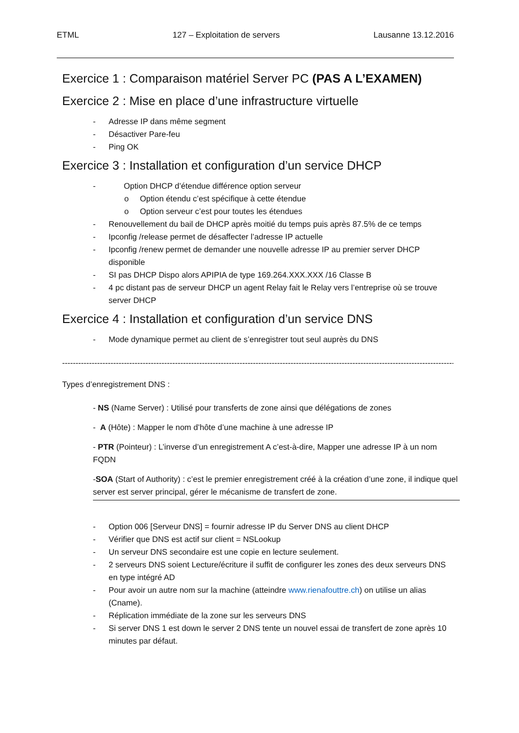ETML 127 – Exploitation de servers Lausanne 13.12.2016
Exercice 1 : Comparaison matériel Server PC (PAS A L’EXAMEN)
Exercice 2 : Mise en place d’une infrastructure virtuelle
- Adresse IP dans même segment
- Désactiver Pare-feu
- Ping OK
Exercice 3 : Installation et configuration d’un service DHCP
- Option DHCP d’étendue différence option serveur
o Option étendu c’est spécifique à cette étendue
o Option serveur c’est pour toutes les étendues
- Renouvellement du bail de DHCP après moitié du temps puis après 87.5% de ce temps
- Ipconfig /release permet de désaffecter l’adresse IP actuelle
- Ipconfig /renew permet de demander une nouvelle adresse IP au premier server DHCP disponible
- SI pas DHCP Dispo alors APIPIA de type 169.264.XXX.XXX /16 Classe B
- 4 pc distant pas de serveur DHCP un agent Relay fait le Relay vers l’entreprise où se trouve server DHCP
Exercice 4 : Installation et configuration d’un service DNS
- Mode dynamique permet au client de s’enregistrer tout seul auprès du DNS
--------------------------------------------------------------------------------------------------------------------------------------------------------
Types d’enregistrement DNS :
- NS (Name Server) : Utilisé pour transferts de zone ainsi que délégations de zones
- A (Hôte) : Mapper le nom d’hôte d’une machine à une adresse IP
- PTR (Pointeur) : L’inverse d’un enregistrement A c’est-à-dire, Mapper une adresse IP à un nom FQDN
-SOA (Start of Authority) : c’est le premier enregistrement créé à la création d’une zone, il indique quel server est server principal, gérer le mécanisme de transfert de zone.
- Option 006 [Serveur DNS] = fournir adresse IP du Server DNS au client DHCP
- Vérifier que DNS est actif sur client = NSLookup
- Un serveur DNS secondaire est une copie en lecture seulement.
- 2 serveurs DNS soient Lecture/écriture il suffit de configurer les zones des deux serveurs DNS en type intégré AD
- Pour avoir un autre nom sur la machine (atteindre www.rienafouttre.ch) on utilise un alias (Cname).
- Réplication immédiate de la zone sur les serveurs DNS
- Si server DNS 1 est down le server 2 DNS tente un nouvel essai de transfert de zone après 10 minutes par défaut.